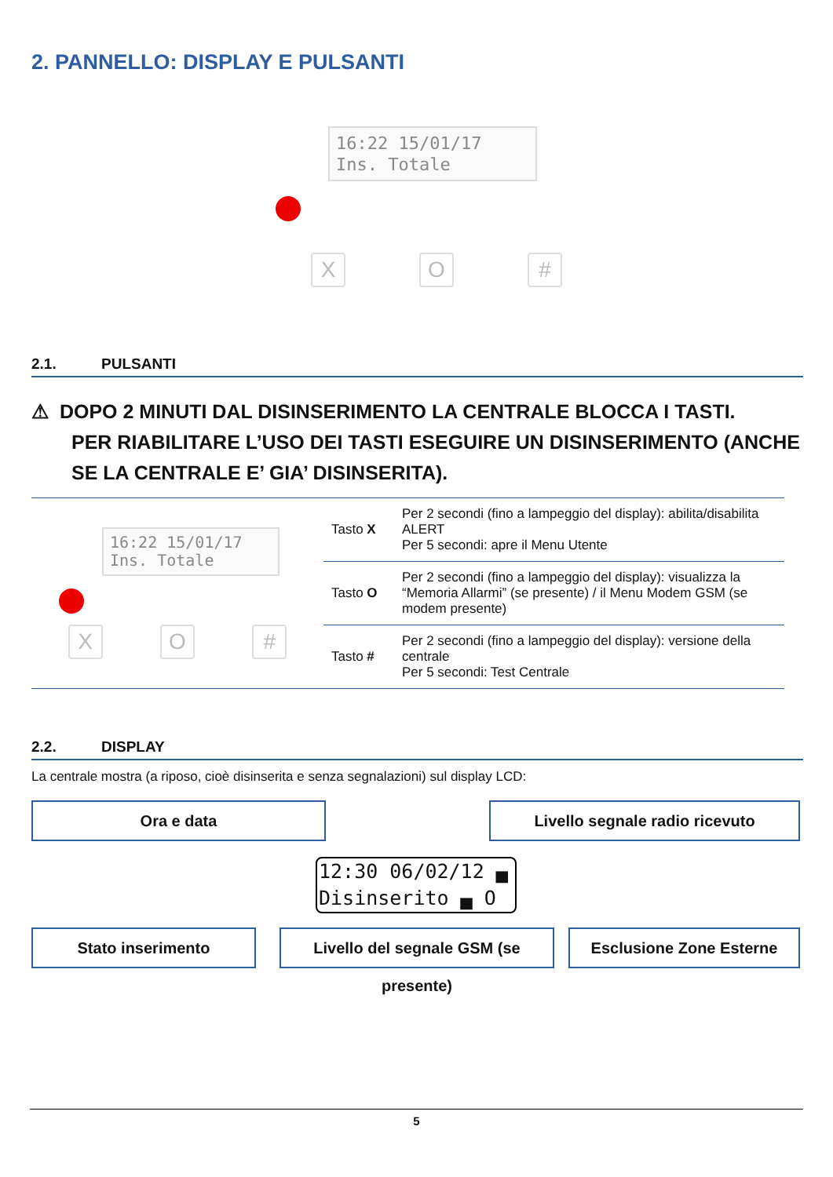2. PANNELLO: DISPLAY E PULSANTI
16:22 15/01/17
Ins. Totale
X O #
2.1. PULSANTI
⚠ DOPO 2 MINUTI DAL DISINSERIMENTO LA CENTRALE BLOCCA I TASTI.
PER RIABILITARE L’USO DEI TASTI ESEGUIRE UN DISINSERIMENTO (ANCHE SE LA CENTRALE E’ GIA’ DISINSERITA).
| 16:22 15/01/17 Ins. Totale X O # | Tasto X | Per 2 secondi (fino a lampeggio del display): abilita/disabilita ALERT Per 5 secondi: apre il Menu Utente |
| | Tasto O | Per 2 secondi (fino a lampeggio del display): visualizza la “Memoria Allarmi” (se presente) / il Menu Modem GSM (se modem presente) |
| | Tasto # | Per 2 secondi (fino a lampeggio del display): versione della centrale Per 5 secondi: Test Centrale |
2.2. DISPLAY
La centrale mostra (a riposo, cioè disinserita e senza segnalazioni) sul display LCD:
Ora e data Livello segnale radio ricevuto
12:30 06/02/12 ▄
Disinserito ▄ O
Stato inserimento
Livello del segnale GSM (se presente)
Esclusione Zone Esterne
5